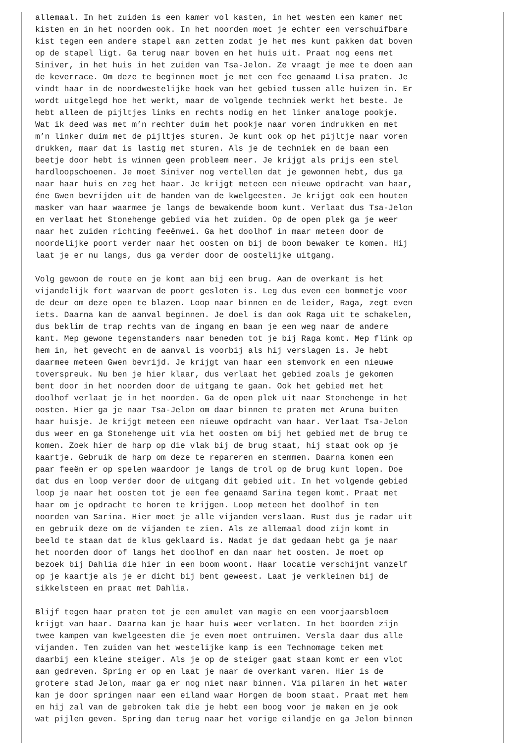allemaal. In het zuiden is een kamer vol kasten, in het westen een kamer met kisten en in het noorden ook. In het noorden moet je echter een verschuifbare kist tegen een andere stapel aan zetten zodat je het mes kunt pakken dat boven op de stapel ligt. Ga terug naar boven en het huis uit. Praat nog eens met Siniver, in het huis in het zuiden van Tsa-Jelon. Ze vraagt je mee te doen aan de keverrace. Om deze te beginnen moet je met een fee genaamd Lisa praten. Je vindt haar in de noordwestelijke hoek van het gebied tussen alle huizen in. Er wordt uitgelegd hoe het werkt, maar de volgende techniek werkt het beste. Je hebt alleen de pijltjes links en rechts nodig en het linker analoge pookje. Wat ik deed was met m’n rechter duim het pookje naar voren indrukken en met m’n linker duim met de pijltjes sturen. Je kunt ook op het pijltje naar voren drukken, maar dat is lastig met sturen. Als je de techniek en de baan een beetje door hebt is winnen geen probleem meer. Je krijgt als prijs een stel hardloopschoenen. Je moet Siniver nog vertellen dat je gewonnen hebt, dus ga naar haar huis en zeg het haar. Je krijgt meteen een nieuwe opdracht van haar, éne Gwen bevrijden uit de handen van de kwelgeesten. Je krijgt ook een houten masker van haar waarmee je langs de bewakende boom kunt. Verlaat dus Tsa-Jelon en verlaat het Stonehenge gebied via het zuiden. Op de open plek ga je weer naar het zuiden richting feeënwei. Ga het doolhof in maar meteen door de noordelijke poort verder naar het oosten om bij de boom bewaker te komen. Hij laat je er nu langs, dus ga verder door de oostelijke uitgang.
Volg gewoon de route en je komt aan bij een brug. Aan de overkant is het vijandelijk fort waarvan de poort gesloten is. Leg dus even een bommetje voor de deur om deze open te blazen. Loop naar binnen en de leider, Raga, zegt even iets. Daarna kan de aanval beginnen. Je doel is dan ook Raga uit te schakelen, dus beklim de trap rechts van de ingang en baan je een weg naar de andere kant. Mep gewone tegenstanders naar beneden tot je bij Raga komt. Mep flink op hem in, het gevecht en de aanval is voorbij als hij verslagen is. Je hebt daarmee meteen Gwen bevrijd. Je krijgt van haar een stemvork en een nieuwe toverspreuk. Nu ben je hier klaar, dus verlaat het gebied zoals je gekomen bent door in het noorden door de uitgang te gaan. Ook het gebied met het doolhof verlaat je in het noorden. Ga de open plek uit naar Stonehenge in het oosten. Hier ga je naar Tsa-Jelon om daar binnen te praten met Aruna buiten haar huisje. Je krijgt meteen een nieuwe opdracht van haar. Verlaat Tsa-Jelon dus weer en ga Stonehenge uit via het oosten om bij het gebied met de brug te komen. Zoek hier de harp op die vlak bij de brug staat, hij staat ook op je kaartje. Gebruik de harp om deze te repareren en stemmen. Daarna komen een paar feeën er op spelen waardoor je langs de trol op de brug kunt lopen. Doe dat dus en loop verder door de uitgang dit gebied uit. In het volgende gebied loop je naar het oosten tot je een fee genaamd Sarina tegen komt. Praat met haar om je opdracht te horen te krijgen. Loop meteen het doolhof in ten noorden van Sarina. Hier moet je alle vijanden verslaan. Rust dus je radar uit en gebruik deze om de vijanden te zien. Als ze allemaal dood zijn komt in beeld te staan dat de klus geklaard is. Nadat je dat gedaan hebt ga je naar het noorden door of langs het doolhof en dan naar het oosten. Je moet op bezoek bij Dahlia die hier in een boom woont. Haar locatie verschijnt vanzelf op je kaartje als je er dicht bij bent geweest. Laat je verkleinen bij de sikkelsteen en praat met Dahlia.
Blijf tegen haar praten tot je een amulet van magie en een voorjaarsbloem krijgt van haar. Daarna kan je haar huis weer verlaten. In het boorden zijn twee kampen van kwelgeesten die je even moet ontruimen. Versla daar dus alle vijanden. Ten zuiden van het westelijke kamp is een Technomage teken met daarbij een kleine steiger. Als je op de steiger gaat staan komt er een vlot aan gedreven. Spring er op en laat je naar de overkant varen. Hier is de grotere stad Jelon, maar ga er nog niet naar binnen. Via pilaren in het water kan je door springen naar een eiland waar Horgen de boom staat. Praat met hem en hij zal van de gebroken tak die je hebt een boog voor je maken en je ook wat pijlen geven. Spring dan terug naar het vorige eilandje en ga Jelon binnen